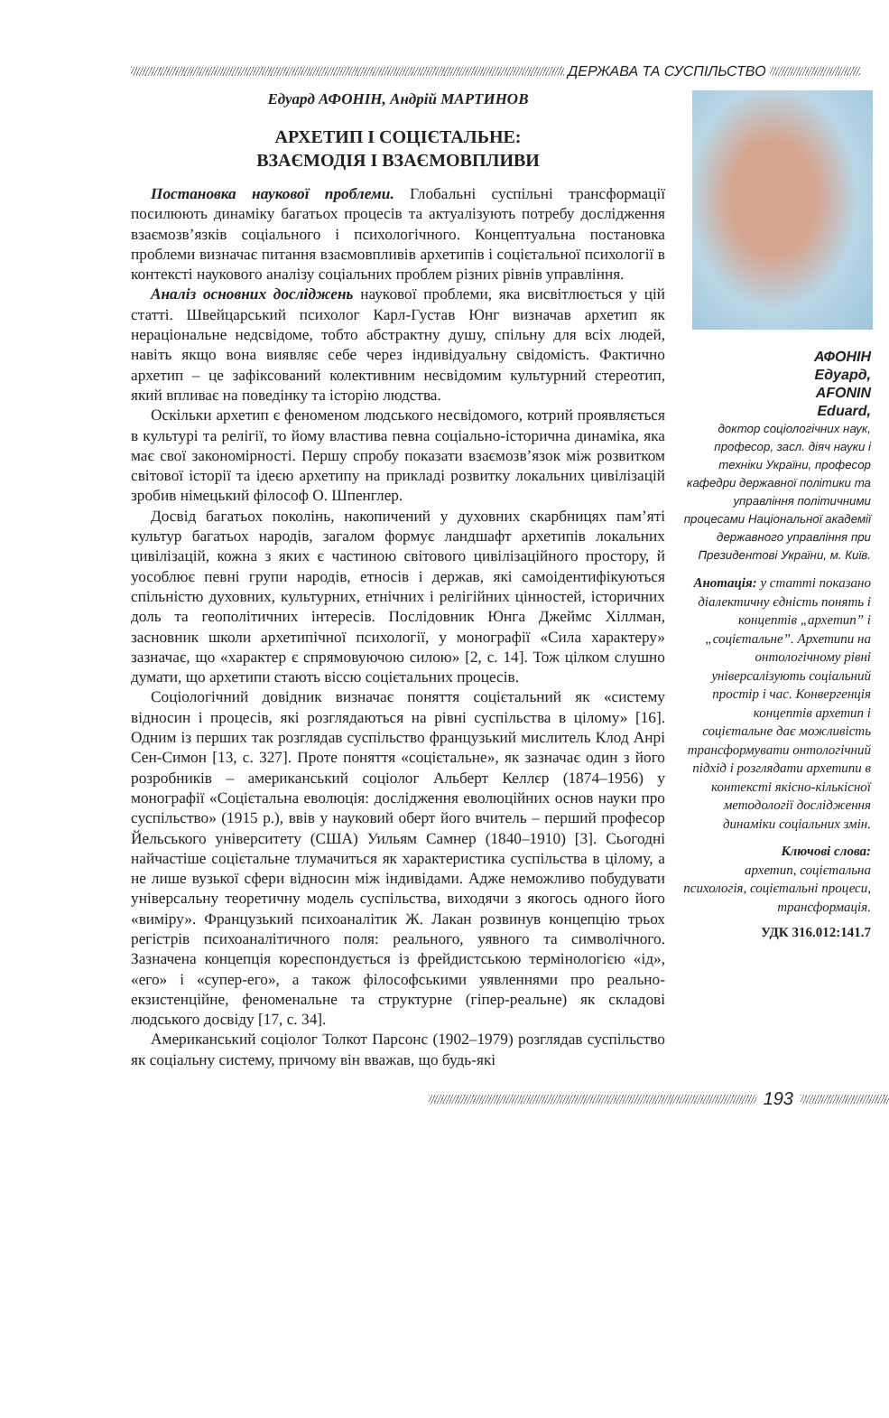ДЕРЖАВА ТА СУСПІЛЬСТВО
Едуард АФОНІН, Андрій МАРТИНОВ
АРХЕТИП І СОЦІЄТАЛЬНЕ:
ВЗАЄМОДІЯ І ВЗАЄМОВПЛИВИ
Постановка наукової проблеми. Глобальні суспільні трансформації посилюють динаміку багатьох процесів та актуалізують потребу дослідження взаємозв’язків соціального і психологічного. Концептуальна постановка проблеми визначає питання взаємовпливів архетипів і соцієтальної психології в контексті наукового аналізу соціальних проблем різних рівнів управління.
Аналіз основних досліджень наукової проблеми, яка висвітлюється у цій статті. Швейцарський психолог Карл-Густав Юнг визначав архетип як нераціональне недсвідоме, тобто абстрактну душу, спільну для всіх людей, навіть якщо вона виявляє себе через індивідуальну свідомість. Фактично архетип – це зафіксований колективним несвідомим культурний стереотип, який впливає на поведінку та історію людства.
Оскільки архетип є феноменом людського несвідомого, котрий проявляється в культурі та релігії, то йому властива певна соціально-історична динаміка, яка має свої закономірності. Першу спробу показати взаємозв’язок між розвитком світової історії та ідеєю архетипу на прикладі розвитку локальних цивілізацій зробив німецький філософ О. Шпенглер.
Досвід багатьох поколінь, накопичений у духовних скарбницях пам’яті культур багатьох народів, загалом формує ландшафт архетипів локальних цивілізацій, кожна з яких є частиною світового цивілізаційного простору, й уособлює певні групи народів, етносів і держав, які самоідентифікуються спільністю духовних, культурних, етнічних і релігійних цінностей, історичних доль та геополітичних інтересів. Послідовник Юнга Джеймс Хіллман, засновник школи архетипічної психології, у монографії «Сила характеру» зазначає, що «характер є спрямовуючою силою» [2, с. 14]. Тож цілком слушно думати, що архетипи стають віссю соцієтальних процесів.
Соціологічний довідник визначає поняття соцієтальний як «систему відносин і процесів, які розглядаються на рівні суспільства в цілому» [16]. Одним із перших так розглядав суспільство французький мислитель Клод Анрі Сен-Симон [13, с. 327]. Проте поняття «соцієтальне», як зазначає один з його розробників – американський соціолог Альберт Келлєр (1874–1956) у монографії «Соцієтальна еволюція: дослідження еволюційних основ науки про суспільство» (1915 р.), ввів у науковий оберт його вчитель – перший професор Йельського університету (США) Уильям Самнер (1840–1910) [3]. Сьогодні найчастіше соцієтальне тлумачиться як характеристика суспільства в цілому, а не лише вузької сфери відносин між індивідами. Адже неможливо побудувати універсальну теоретичну модель суспільства, виходячи з якогось одного його «виміру». Французький психоаналітик Ж. Лакан розвинув концепцію трьох регістрів психоаналітичного поля: реального, уявного та символічного. Зазначена концепція кореспондується із фрейдистською термінологією «ід», «его» і «супер-его», а також філософськими уявленнями про реально-екзистенційне, феноменальне та структурне (гіпер-реальне) як складові людського досвіду [17, с. 34].
Американський соціолог Толкот Парсонс (1902–1979) розглядав суспільство як соціальну систему, причому він вважав, що будь-які
АФОНІН
Едуард,
AFONIN
Eduard,
доктор соціологічних наук, професор, засл. діяч науки і техніки України, професор кафедри державної політики та управління політичними процесами Національної академії державного управління при Президентові України, м. Київ.
Анотація: у статті показано діалектичну єдність понять і концептів „архетип” і „соцієтальне”. Архетипи на онтологічному рівні універсалізують соціальний простір і час. Конвергенція концептів архетип і соцієтальне дає можливість трансформувати онтологічний підхід і розглядати архетипи в контексті якісно-кількісної методології дослідження динаміки соціальних змін.
Ключові слова:
архетип, соцієтальна психологія, соцієтальні процеси, трансформація.
УДК 316.012:141.7
193